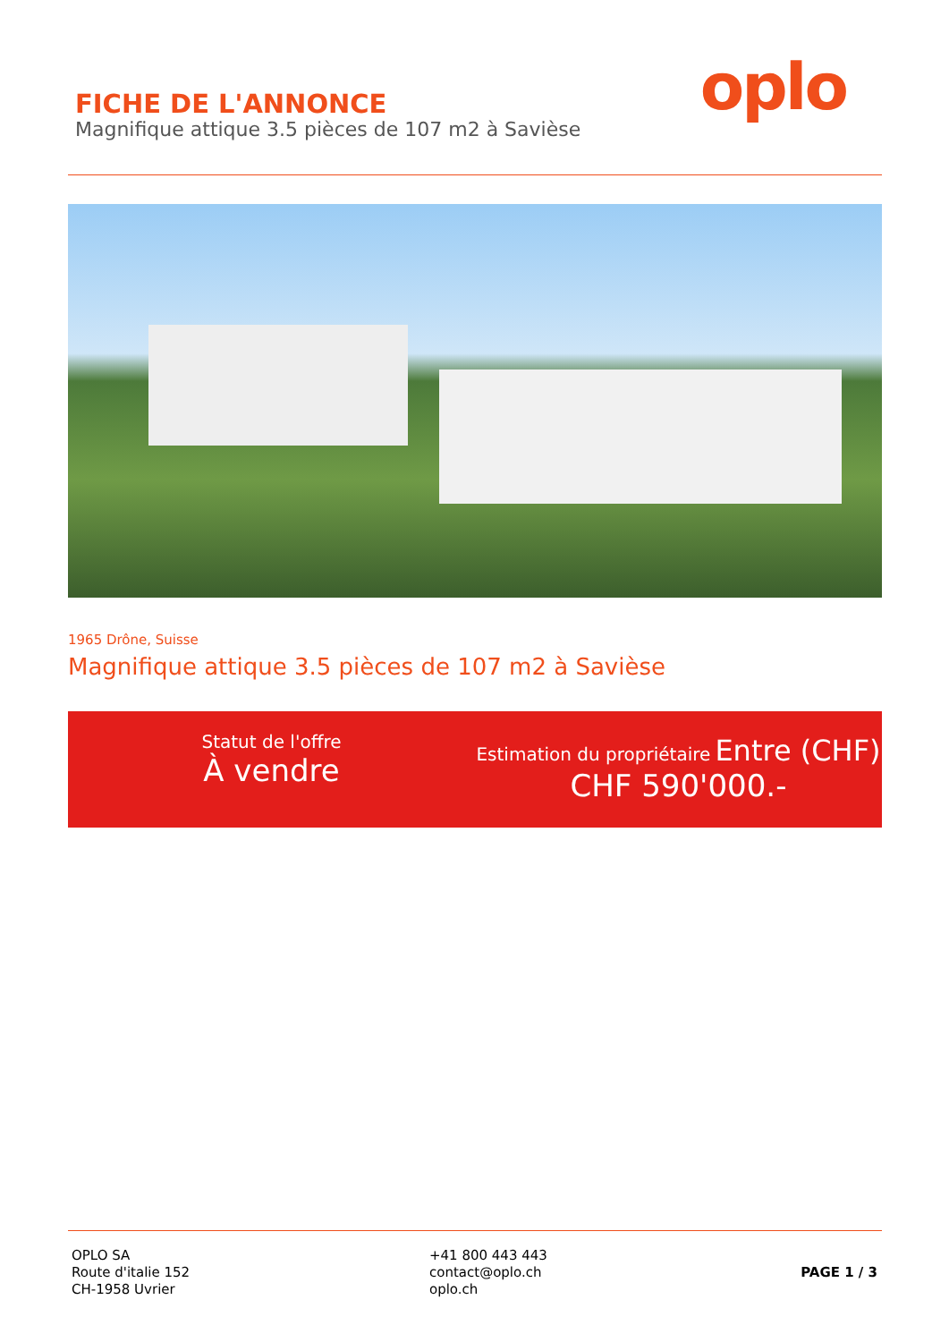FICHE DE L'ANNONCE
Magnifique attique 3.5 pièces de 107 m2 à Savièse
oplo
1965 Drône, Suisse
Magnifique attique 3.5 pièces de 107 m2 à Savièse
Statut de l'offre
À vendre
Estimation du propriétaire Entre (CHF)
CHF 590'000.-
OPLO SA
Route d'italie 152
CH-1958 Uvrier
+41 800 443 443
contact@oplo.ch
oplo.ch
PAGE 1 / 3